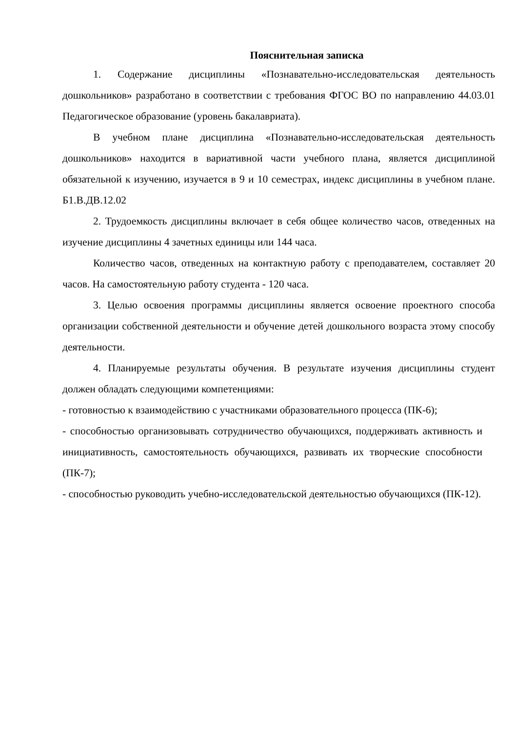Пояснительная записка
1. Содержание дисциплины «Познавательно-исследовательская деятельность дошкольников» разработано в соответствии с требования ФГОС ВО по направлению 44.03.01 Педагогическое образование (уровень бакалавриата).
В учебном плане дисциплина «Познавательно-исследовательская деятельность дошкольников» находится в вариативной части учебного плана, является дисциплиной обязательной к изучению, изучается в 9 и 10 семестрах, индекс дисциплины в учебном плане. Б1.В.ДВ.12.02
2. Трудоемкость дисциплины включает в себя общее количество часов, отведенных на изучение дисциплины 4 зачетных единицы или 144 часа.
Количество часов, отведенных на контактную работу с преподавателем, составляет 20 часов. На самостоятельную работу студента - 120 часа.
3. Целью освоения программы дисциплины является освоение проектного способа организации собственной деятельности и обучение детей дошкольного возраста этому способу деятельности.
4. Планируемые результаты обучения. В результате изучения дисциплины студент должен обладать следующими компетенциями:
- готовностью к взаимодействию с участниками образовательного процесса (ПК-6);
- способностью организовывать сотрудничество обучающихся, поддерживать активность и инициативность, самостоятельность обучающихся, развивать их творческие способности (ПК-7);
- способностью руководить учебно-исследовательской деятельностью обучающихся (ПК-12).